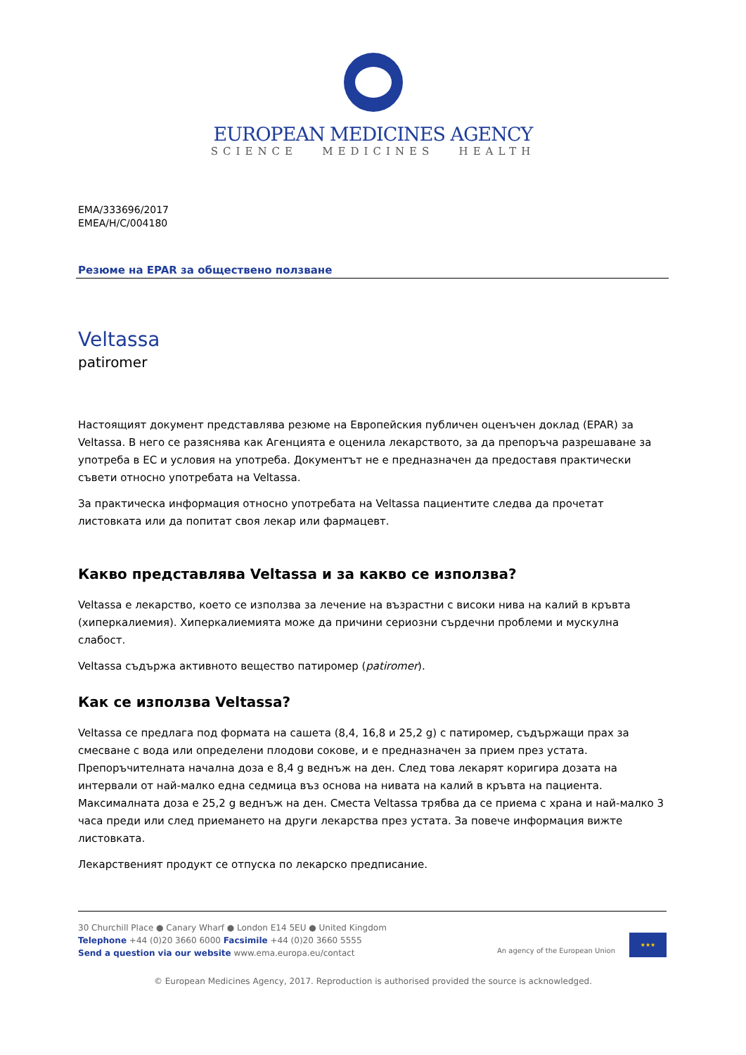EUROPEAN MEDICINES AGENCY
SCIENCE MEDICINES HEALTH
EMA/333696/2017
EMEA/H/C/004180
Резюме на EPAR за обществено ползване
Veltassa
patiromer
Настоящият документ представлява резюме на Европейския публичен оценъчен доклад (EPAR) за Veltassa. В него се разяснява как Агенцията е оценила лекарството, за да препоръча разрешаване за употреба в ЕС и условия на употреба. Документът не е предназначен да предоставя практически съвети относно употребата на Veltassa.
За практическа информация относно употребата на Veltassa пациентите следва да прочетат листовката или да попитат своя лекар или фармацевт.
Какво представлява Veltassa и за какво се използва?
Veltassa е лекарство, което се използва за лечение на възрастни с високи нива на калий в кръвта (хиперкалиемия). Хиперкалиемията може да причини сериозни сърдечни проблеми и мускулна слабост.
Veltassa съдържа активното вещество патиромер (patiromer).
Как се използва Veltassa?
Veltassa се предлага под формата на сашета (8,4, 16,8 и 25,2 g) с патиромер, съдържащи прах за смесване с вода или определени плодови сокове, и е предназначен за прием през устата. Препоръчителната начална доза е 8,4 g веднъж на ден. След това лекарят коригира дозата на интервали от най-малко една седмица въз основа на нивата на калий в кръвта на пациента. Максималната доза е 25,2 g веднъж на ден. Сместа Veltassa трябва да се приема с храна и най-малко 3 часа преди или след приемането на други лекарства през устата. За повече информация вижте листовката.
Лекарственият продукт се отпуска по лекарско предписание.
30 Churchill Place ● Canary Wharf ● London E14 5EU ● United Kingdom
Telephone +44 (0)20 3660 6000 Facsimile +44 (0)20 3660 5555
Send a question via our website www.ema.europa.eu/contact
An agency of the European Union
★★★
© European Medicines Agency, 2017. Reproduction is authorised provided the source is acknowledged.